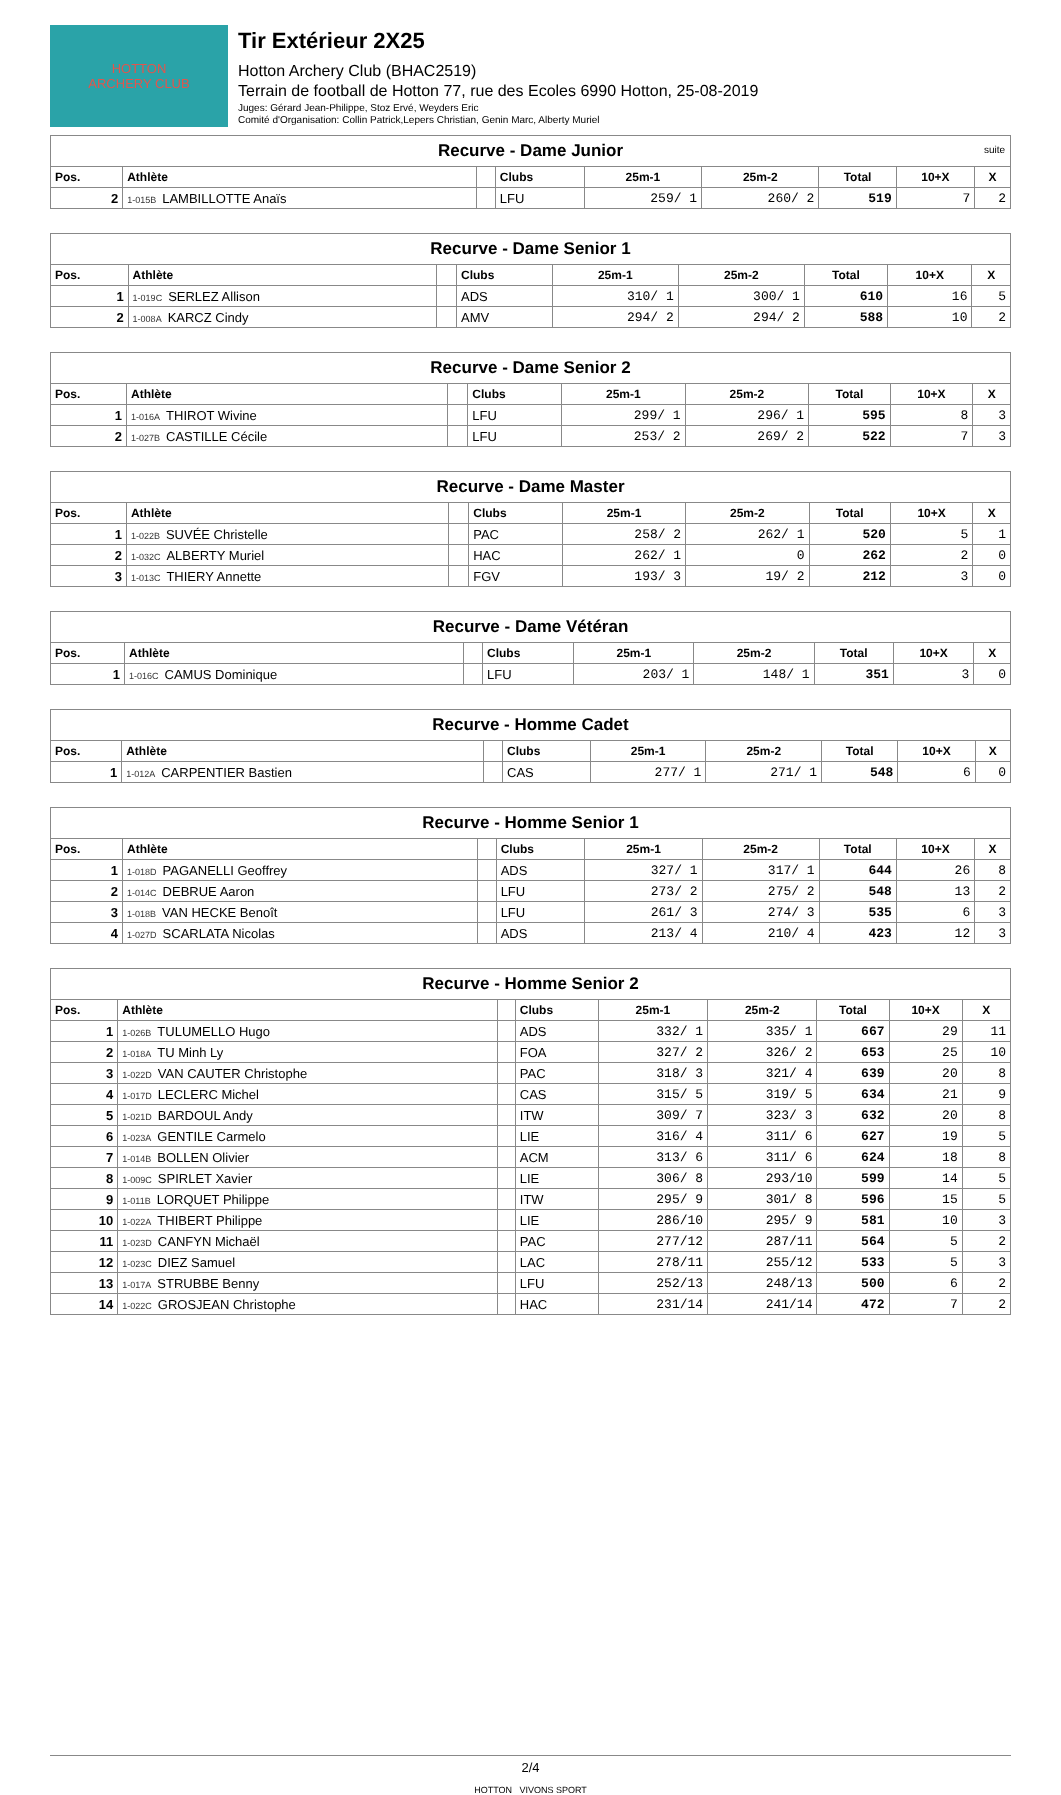HOTTON
ARCHERY CLUB
Tir Extérieur 2X25
Hotton Archery Club (BHAC2519)
Terrain de football de Hotton 77, rue des Ecoles 6990 Hotton, 25-08-2019
Juges: Gérard Jean-Philippe, Stoz Ervé, Weyders Eric
Comité d'Organisation: Collin Patrick,Lepers Christian, Genin Marc, Alberty Muriel
| Recurve - Dame Junior suite | | | | | | | | |
| Pos. | Athlète | | Clubs | 25m-1 | 25m-2 | Total | 10+X | X |
| 2 | 1-015B LAMBILLOTTE Anaïs | | LFU | 259/ 1 | 260/ 2 | 519 | 7 | 2 |
| Recurve - Dame Senior 1 | | | | | | | | |
| Pos. | Athlète | | Clubs | 25m-1 | 25m-2 | Total | 10+X | X |
| 1 | 1-019C SERLEZ Allison | | ADS | 310/ 1 | 300/ 1 | 610 | 16 | 5 |
| 2 | 1-008A KARCZ Cindy | | AMV | 294/ 2 | 294/ 2 | 588 | 10 | 2 |
| Recurve - Dame Senior 2 | | | | | | | | |
| Pos. | Athlète | | Clubs | 25m-1 | 25m-2 | Total | 10+X | X |
| 1 | 1-016A THIROT Wivine | | LFU | 299/ 1 | 296/ 1 | 595 | 8 | 3 |
| 2 | 1-027B CASTILLE Cécile | | LFU | 253/ 2 | 269/ 2 | 522 | 7 | 3 |
| Recurve - Dame Master | | | | | | | | |
| Pos. | Athlète | | Clubs | 25m-1 | 25m-2 | Total | 10+X | X |
| 1 | 1-022B SUVÉE Christelle | | PAC | 258/ 2 | 262/ 1 | 520 | 5 | 1 |
| 2 | 1-032C ALBERTY Muriel | | HAC | 262/ 1 | 0 | 262 | 2 | 0 |
| 3 | 1-013C THIERY Annette | | FGV | 193/ 3 | 19/ 2 | 212 | 3 | 0 |
| Recurve - Dame Vétéran | | | | | | | | |
| Pos. | Athlète | | Clubs | 25m-1 | 25m-2 | Total | 10+X | X |
| 1 | 1-016C CAMUS Dominique | | LFU | 203/ 1 | 148/ 1 | 351 | 3 | 0 |
| Recurve - Homme Cadet | | | | | | | | |
| Pos. | Athlète | | Clubs | 25m-1 | 25m-2 | Total | 10+X | X |
| 1 | 1-012A CARPENTIER Bastien | | CAS | 277/ 1 | 271/ 1 | 548 | 6 | 0 |
| Recurve - Homme Senior 1 | | | | | | | | |
| Pos. | Athlète | | Clubs | 25m-1 | 25m-2 | Total | 10+X | X |
| 1 | 1-018D PAGANELLI Geoffrey | | ADS | 327/ 1 | 317/ 1 | 644 | 26 | 8 |
| 2 | 1-014C DEBRUE Aaron | | LFU | 273/ 2 | 275/ 2 | 548 | 13 | 2 |
| 3 | 1-018B VAN HECKE Benoît | | LFU | 261/ 3 | 274/ 3 | 535 | 6 | 3 |
| 4 | 1-027D SCARLATA Nicolas | | ADS | 213/ 4 | 210/ 4 | 423 | 12 | 3 |
| Recurve - Homme Senior 2 | | | | | | | | |
| Pos. | Athlète | | Clubs | 25m-1 | 25m-2 | Total | 10+X | X |
| 1 | 1-026B TULUMELLO Hugo | | ADS | 332/ 1 | 335/ 1 | 667 | 29 | 11 |
| 2 | 1-018A TU Minh Ly | | FOA | 327/ 2 | 326/ 2 | 653 | 25 | 10 |
| 3 | 1-022D VAN CAUTER Christophe | | PAC | 318/ 3 | 321/ 4 | 639 | 20 | 8 |
| 4 | 1-017D LECLERC Michel | | CAS | 315/ 5 | 319/ 5 | 634 | 21 | 9 |
| 5 | 1-021D BARDOUL Andy | | ITW | 309/ 7 | 323/ 3 | 632 | 20 | 8 |
| 6 | 1-023A GENTILE Carmelo | | LIE | 316/ 4 | 311/ 6 | 627 | 19 | 5 |
| 7 | 1-014B BOLLEN Olivier | | ACM | 313/ 6 | 311/ 6 | 624 | 18 | 8 |
| 8 | 1-009C SPIRLET Xavier | | LIE | 306/ 8 | 293/10 | 599 | 14 | 5 |
| 9 | 1-011B LORQUET Philippe | | ITW | 295/ 9 | 301/ 8 | 596 | 15 | 5 |
| 10 | 1-022A THIBERT Philippe | | LIE | 286/10 | 295/ 9 | 581 | 10 | 3 |
| 11 | 1-023D CANFYN Michaël | | PAC | 277/12 | 287/11 | 564 | 5 | 2 |
| 12 | 1-023C DIEZ Samuel | | LAC | 278/11 | 255/12 | 533 | 5 | 3 |
| 13 | 1-017A STRUBBE Benny | | LFU | 252/13 | 248/13 | 500 | 6 | 2 |
| 14 | 1-022C GROSJEAN Christophe | | HAC | 231/14 | 241/14 | 472 | 7 | 2 |
2/4
HOTTON VIVONS SPORT